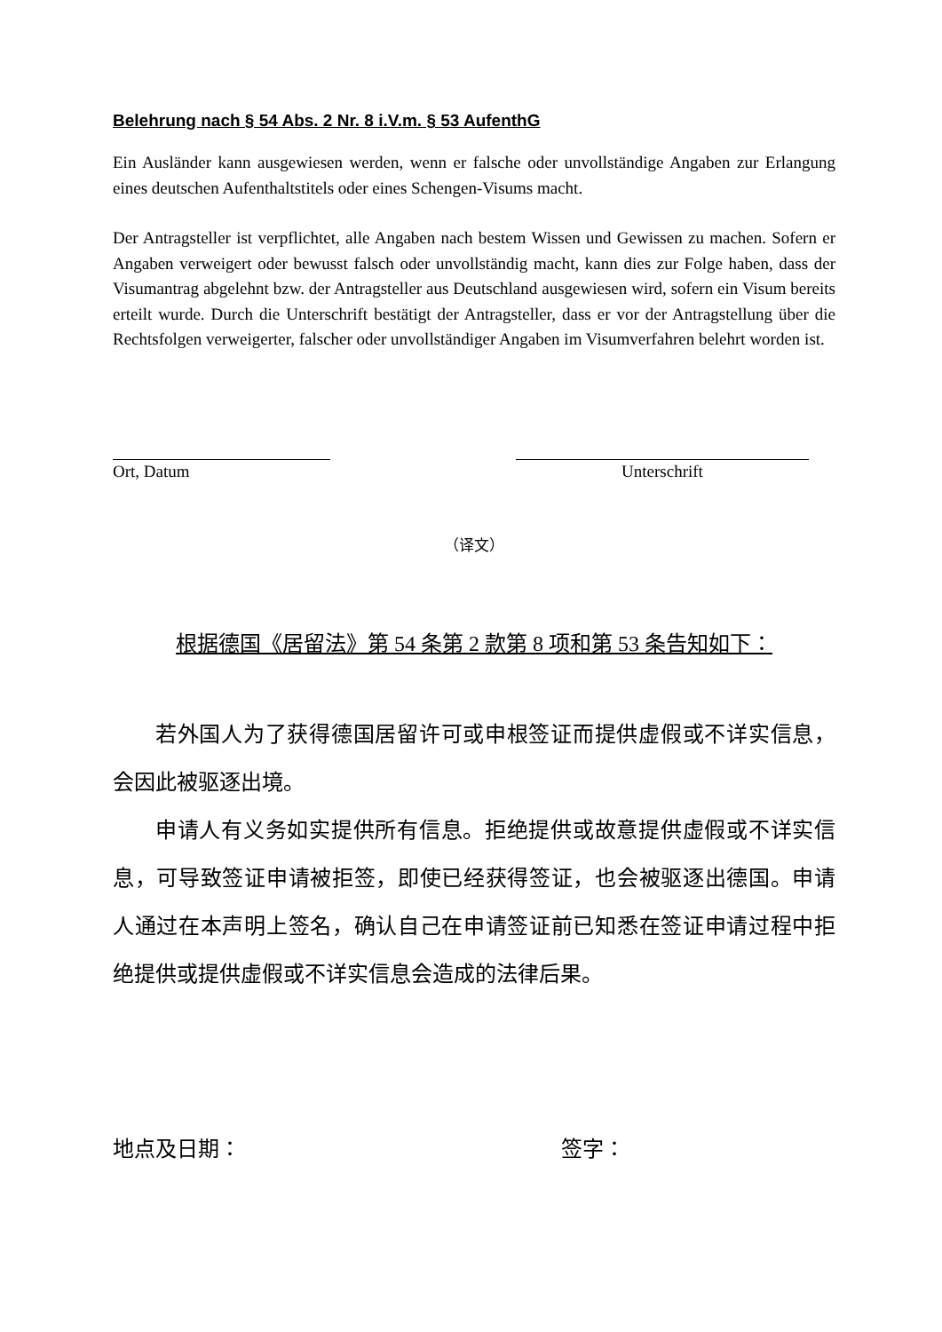Belehrung nach § 54 Abs. 2 Nr. 8 i.V.m. § 53 AufenthG
Ein Ausländer kann ausgewiesen werden, wenn er falsche oder unvollständige Angaben zur Erlangung eines deutschen Aufenthaltstitels oder eines Schengen-Visums macht.
Der Antragsteller ist verpflichtet, alle Angaben nach bestem Wissen und Gewissen zu machen. Sofern er Angaben verweigert oder bewusst falsch oder unvollständig macht, kann dies zur Folge haben, dass der Visumantrag abgelehnt bzw. der Antragsteller aus Deutschland ausgewiesen wird, sofern ein Visum bereits erteilt wurde. Durch die Unterschrift bestätigt der Antragsteller, dass er vor der Antragstellung über die Rechtsfolgen verweigerter, falscher oder unvollständiger Angaben im Visumverfahren belehrt worden ist.
Ort, Datum Unterschrift
（译文）
根据德国《居留法》第 54 条第 2 款第 8 项和第 53 条告知如下：
若外国人为了获得德国居留许可或申根签证而提供虚假或不详实信息，会因此被驱逐出境。
申请人有义务如实提供所有信息。拒绝提供或故意提供虚假或不详实信息，可导致签证申请被拒签，即使已经获得签证，也会被驱逐出德国。申请人通过在本声明上签名，确认自己在申请签证前已知悉在签证申请过程中拒绝提供或提供虚假或不详实信息会造成的法律后果。
地点及日期： 签字：